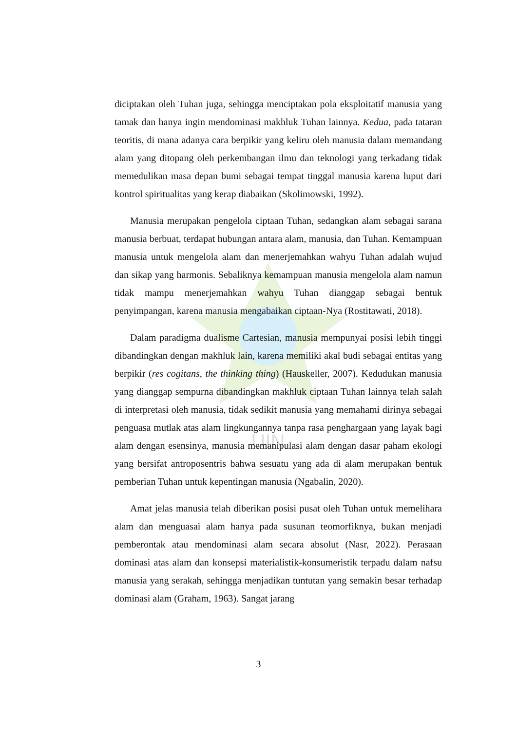UIN
diciptakan oleh Tuhan juga, sehingga menciptakan pola eksploitatif manusia yang tamak dan hanya ingin mendominasi makhluk Tuhan lainnya. Kedua, pada tataran teoritis, di mana adanya cara berpikir yang keliru oleh manusia dalam memandang alam yang ditopang oleh perkembangan ilmu dan teknologi yang terkadang tidak memedulikan masa depan bumi sebagai tempat tinggal manusia karena luput dari kontrol spiritualitas yang kerap diabaikan (Skolimowski, 1992).
Manusia merupakan pengelola ciptaan Tuhan, sedangkan alam sebagai sarana manusia berbuat, terdapat hubungan antara alam, manusia, dan Tuhan. Kemampuan manusia untuk mengelola alam dan menerjemahkan wahyu Tuhan adalah wujud dan sikap yang harmonis. Sebaliknya kemampuan manusia mengelola alam namun tidak mampu menerjemahkan wahyu Tuhan dianggap sebagai bentuk penyimpangan, karena manusia mengabaikan ciptaan-Nya (Rostitawati, 2018).
Dalam paradigma dualisme Cartesian, manusia mempunyai posisi lebih tinggi dibandingkan dengan makhluk lain, karena memiliki akal budi sebagai entitas yang berpikir (res cogitans, the thinking thing) (Hauskeller, 2007). Kedudukan manusia yang dianggap sempurna dibandingkan makhluk ciptaan Tuhan lainnya telah salah di interpretasi oleh manusia, tidak sedikit manusia yang memahami dirinya sebagai penguasa mutlak atas alam lingkungannya tanpa rasa penghargaan yang layak bagi alam dengan esensinya, manusia memanipulasi alam dengan dasar paham ekologi yang bersifat antroposentris bahwa sesuatu yang ada di alam merupakan bentuk pemberian Tuhan untuk kepentingan manusia (Ngabalin, 2020).
Amat jelas manusia telah diberikan posisi pusat oleh Tuhan untuk memelihara alam dan menguasai alam hanya pada susunan teomorfiknya, bukan menjadi pemberontak atau mendominasi alam secara absolut (Nasr, 2022). Perasaan dominasi atas alam dan konsepsi materialistik-konsumeristik terpadu dalam nafsu manusia yang serakah, sehingga menjadikan tuntutan yang semakin besar terhadap dominasi alam (Graham, 1963). Sangat jarang
3